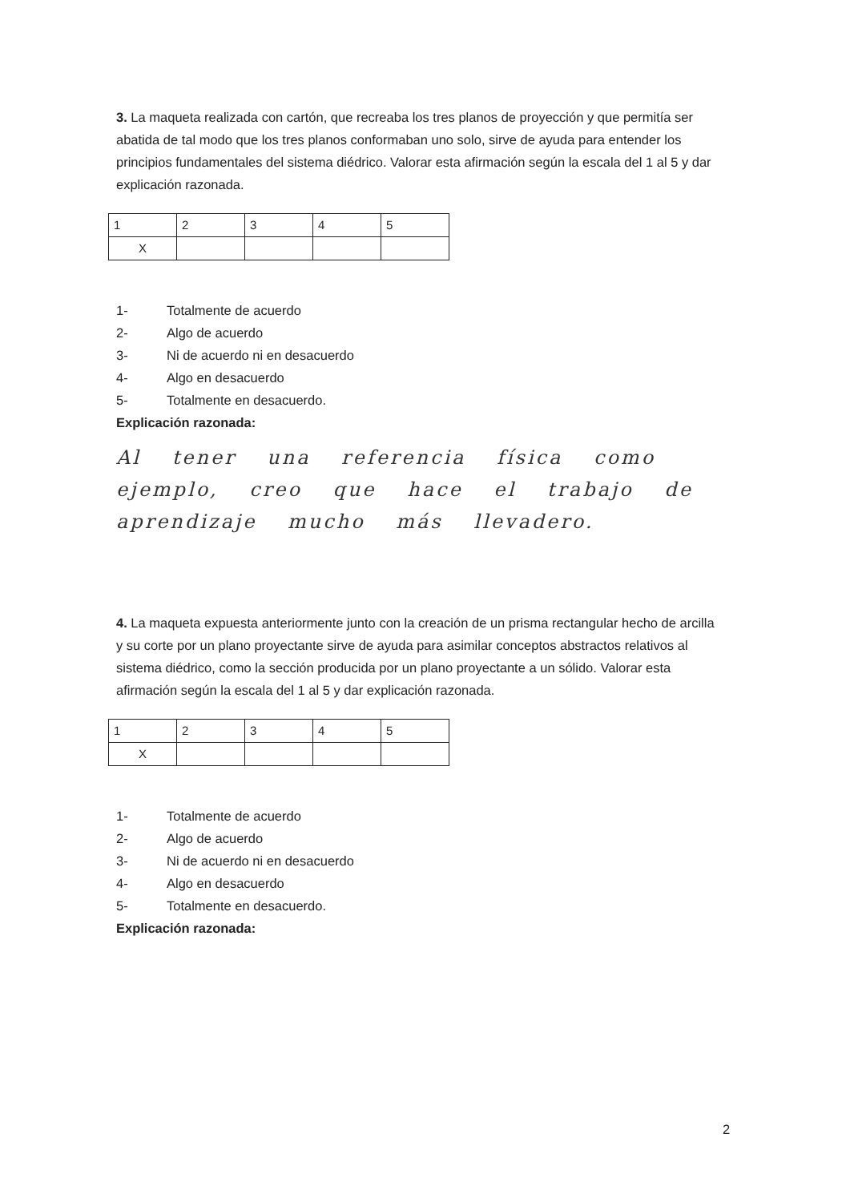3. La maqueta realizada con cartón, que recreaba los tres planos de proyección y que permitía ser abatida de tal modo que los tres planos conformaban uno solo, sirve de ayuda para entender los principios fundamentales del sistema diédrico. Valorar esta afirmación según la escala del 1 al 5 y dar explicación razonada.
| 1 | 2 | 3 | 4 | 5 |
| X | | | | |
1- Totalmente de acuerdo
2- Algo de acuerdo
3- Ni de acuerdo ni en desacuerdo
4- Algo en desacuerdo
5- Totalmente en desacuerdo.
Explicación razonada:
Al tener una referencia física como ejemplo, creo que hace el trabajo de aprendizaje mucho más llevadero.
4. La maqueta expuesta anteriormente junto con la creación de un prisma rectangular hecho de arcilla y su corte por un plano proyectante sirve de ayuda para asimilar conceptos abstractos relativos al sistema diédrico, como la sección producida por un plano proyectante a un sólido. Valorar esta afirmación según la escala del 1 al 5 y dar explicación razonada.
| 1 | 2 | 3 | 4 | 5 |
| X | | | | |
1- Totalmente de acuerdo
2- Algo de acuerdo
3- Ni de acuerdo ni en desacuerdo
4- Algo en desacuerdo
5- Totalmente en desacuerdo.
Explicación razonada:
2